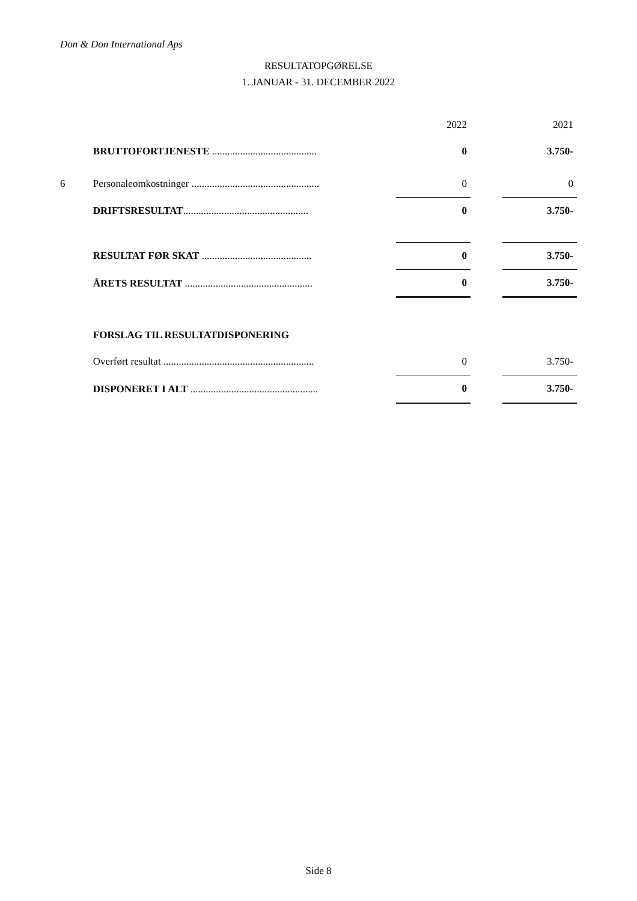Don & Don International Aps
RESULTATOPGØRELSE
1. JANUAR - 31. DECEMBER 2022
| | | 2022 | | 2021 |
| --- | --- | --- | --- | --- |
| | BRUTTOFORTJENESTE ......................................... | 0 | | 3.750- |
| 6 | Personaleomkostninger .................................................. | 0 | | 0 |
| | DRIFTSRESULTAT ................................................. | 0 | | 3.750- |
| | RESULTAT FØR SKAT ........................................... | 0 | | 3.750- |
| | ÅRETS RESULTAT .................................................. | 0 | | 3.750- |
| | FORSLAG TIL RESULTATDISPONERING | | | |
| | Overført resultat ........................................................... | 0 | | 3.750- |
| | DISPONERET I ALT .................................................. | 0 | | 3.750- |
Side 8